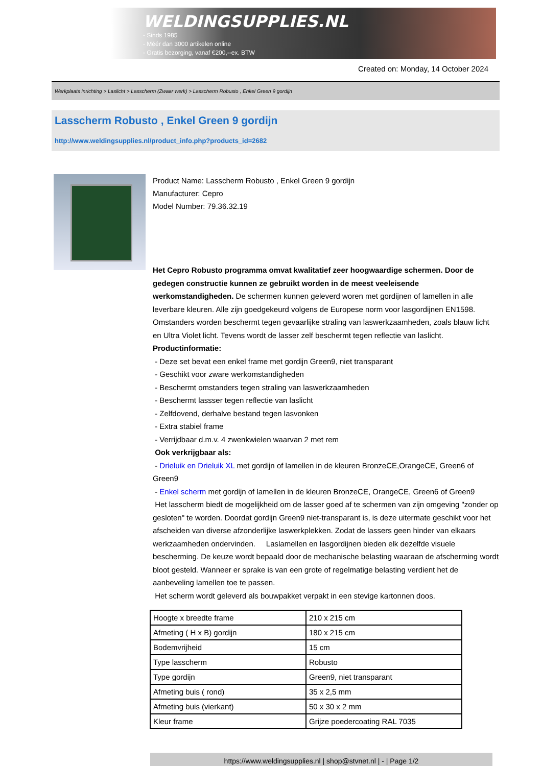WELDINGSUPPLIES.NL
- Sinds 1985
- Méér dan 3000 artikelen online
- Gratis bezorging, vanaf €200,--ex. BTW
Created on: Monday, 14 October 2024
Werkplaats inrichting > Laslicht > Lasscherm (Zwaar werk) > Lasscherm Robusto , Enkel Green 9 gordijn
Lasscherm Robusto , Enkel Green 9 gordijn
http://www.weldingsupplies.nl/product_info.php?products_id=2682
Product Name: Lasscherm Robusto , Enkel Green 9 gordijn
Manufacturer: Cepro
Model Number: 79.36.32.19
Het Cepro Robusto programma omvat kwalitatief zeer hoogwaardige schermen. Door de gedegen constructie kunnen ze gebruikt worden in de meest veeleisende werkomstandigheden. De schermen kunnen geleverd woren met gordijnen of lamellen in alle leverbare kleuren. Alle zijn goedgekeurd volgens de Europese norm voor lasgordijnen EN1598. Omstanders worden beschermt tegen gevaarlijke straling van laswerkzaamheden, zoals blauw licht en Ultra Violet licht. Tevens wordt de lasser zelf beschermt tegen reflectie van laslicht. Productinformatie:
- Deze set bevat een enkel frame met gordijn Green9, niet transparant
- Geschikt voor zware werkomstandigheden
- Beschermt omstanders tegen straling van laswerkzaamheden
- Beschermt lassser tegen reflectie van laslicht
- Zelfdovend, derhalve bestand tegen lasvonken
- Extra stabiel frame
- Verrijdbaar d.m.v. 4 zwenkwielen waarvan 2 met rem
Ook verkrijgbaar als:
- Drieluik en Drieluik XL met gordijn of lamellen in de kleuren BronzeCE,OrangeCE, Green6 of Green9
- Enkel scherm met gordijn of lamellen in de kleuren BronzeCE, OrangeCE, Green6 of Green9
Het lasscherm biedt de mogelijkheid om de lasser goed af te schermen van zijn omgeving "zonder op gesloten" te worden. Doordat gordijn Green9 niet-transparant is, is deze uitermate geschikt voor het afscheiden van diverse afzonderlijke laswerkplekken. Zodat de lassers geen hinder van elkaars werkzaamheden ondervinden. Laslamellen en lasgordijnen bieden elk dezelfde visuele bescherming. De keuze wordt bepaald door de mechanische belasting waaraan de afscherming wordt bloot gesteld. Wanneer er sprake is van een grote of regelmatige belasting verdient het de aanbeveling lamellen toe te passen.
Het scherm wordt geleverd als bouwpakket verpakt in een stevige kartonnen doos.
| Hoogte x breedte frame | 210 x 215 cm |
| Afmeting ( H x B) gordijn | 180 x 215 cm |
| Bodemvrijheid | 15 cm |
| Type lasscherm | Robusto |
| Type gordijn | Green9, niet transparant |
| Afmeting buis ( rond) | 35 x 2,5 mm |
| Afmeting buis (vierkant) | 50 x 30 x 2 mm |
| Kleur frame | Grijze poedercoating RAL 7035 |
https://www.weldingsupplies.nl | shop@stvnet.nl | - | Page 1/2